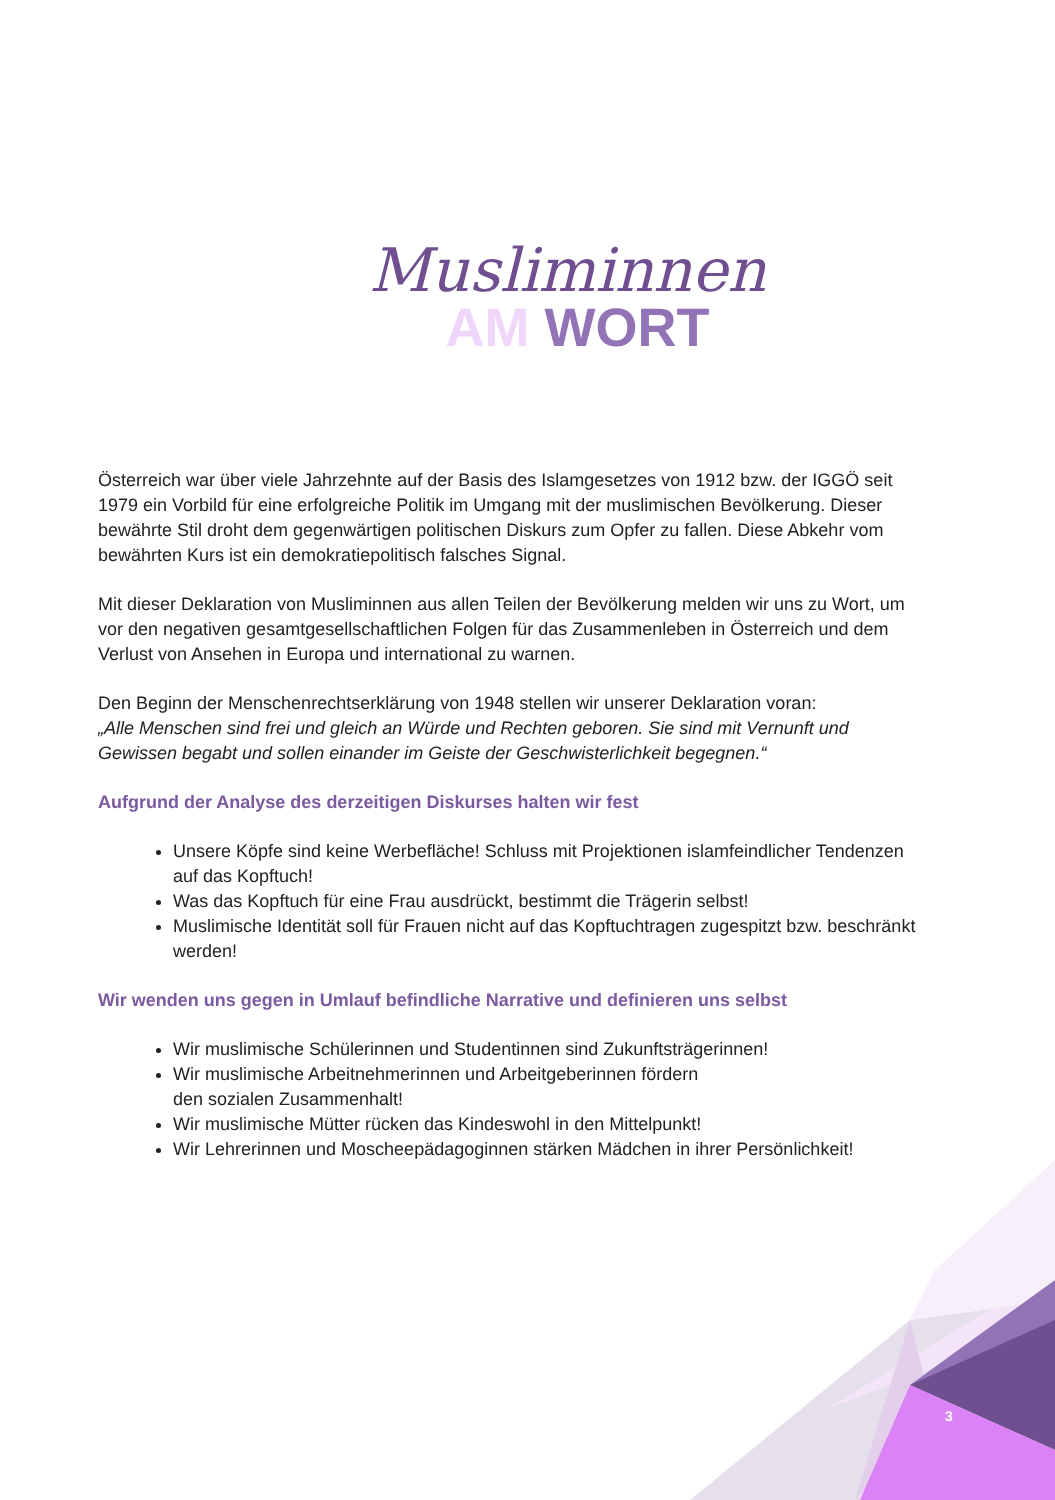Musliminnen
AM WORT
Österreich war über viele Jahrzehnte auf der Basis des Islamgesetzes von 1912 bzw. der IGGÖ seit 1979 ein Vorbild für eine erfolgreiche Politik im Umgang mit der muslimischen Bevölkerung. Dieser bewährte Stil droht dem gegenwärtigen politischen Diskurs zum Opfer zu fallen. Diese Abkehr vom bewährten Kurs ist ein demokratiepolitisch falsches Signal.
Mit dieser Deklaration von Musliminnen aus allen Teilen der Bevölkerung melden wir uns zu Wort, um vor den negativen gesamtgesellschaftlichen Folgen für das Zusammenleben in Österreich und dem Verlust von Ansehen in Europa und international zu warnen.
Den Beginn der Menschenrechtserklärung von 1948 stellen wir unserer Deklaration voran:
„Alle Menschen sind frei und gleich an Würde und Rechten geboren. Sie sind mit Vernunft und Gewissen begabt und sollen einander im Geiste der Geschwisterlichkeit begegnen.“
Aufgrund der Analyse des derzeitigen Diskurses halten wir fest
Unsere Köpfe sind keine Werbefläche! Schluss mit Projektionen islamfeindlicher Tendenzen auf das Kopftuch!
Was das Kopftuch für eine Frau ausdrückt, bestimmt die Trägerin selbst!
Muslimische Identität soll für Frauen nicht auf das Kopftuchtragen zugespitzt bzw. beschränkt werden!
Wir wenden uns gegen in Umlauf befindliche Narrative und definieren uns selbst
Wir muslimische Schülerinnen und Studentinnen sind Zukunftsträgerinnen!
Wir muslimische Arbeitnehmerinnen und Arbeitgeberinnen fördern
den sozialen Zusammenhalt!
Wir muslimische Mütter rücken das Kindeswohl in den Mittelpunkt!
Wir Lehrerinnen und Moscheepädagoginnen stärken Mädchen in ihrer Persönlichkeit!
3